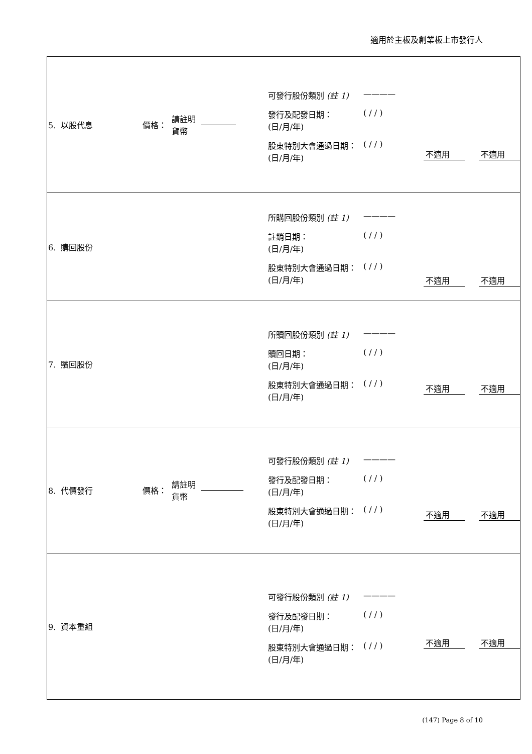適用於主板及創業板上市發行人
| 5. 以股代息 價格： 請註明 貨幣 可發行股份類別 (註 1) ———— 發行及配發日期： (日/月/年) ( / / ) 股東特別大會通過日期： (日/月/年) ( / / ) 不適用 不適用 |
| 6. 購回股份 所購回股份類別 (註 1) ———— 註銷日期： (日/月/年) ( / / ) 股東特別大會通過日期： (日/月/年) ( / / ) 不適用 不適用 |
| 7. 贖回股份 所贖回股份類別 (註 1) ———— 贖回日期： (日/月/年) ( / / ) 股東特別大會通過日期： (日/月/年) ( / / ) 不適用 不適用 |
| 8. 代價發行 價格： 請註明 貨幣 可發行股份類別 (註 1) ———— 發行及配發日期： (日/月/年) ( / / ) 股東特別大會通過日期： (日/月/年) ( / / ) 不適用 不適用 |
| 9. 資本重組 可發行股份類別 (註 1) ———— 發行及配發日期： (日/月/年) ( / / ) 股東特別大會通過日期： (日/月/年) ( / / ) 不適用 不適用 |
(147) Page 8 of 10